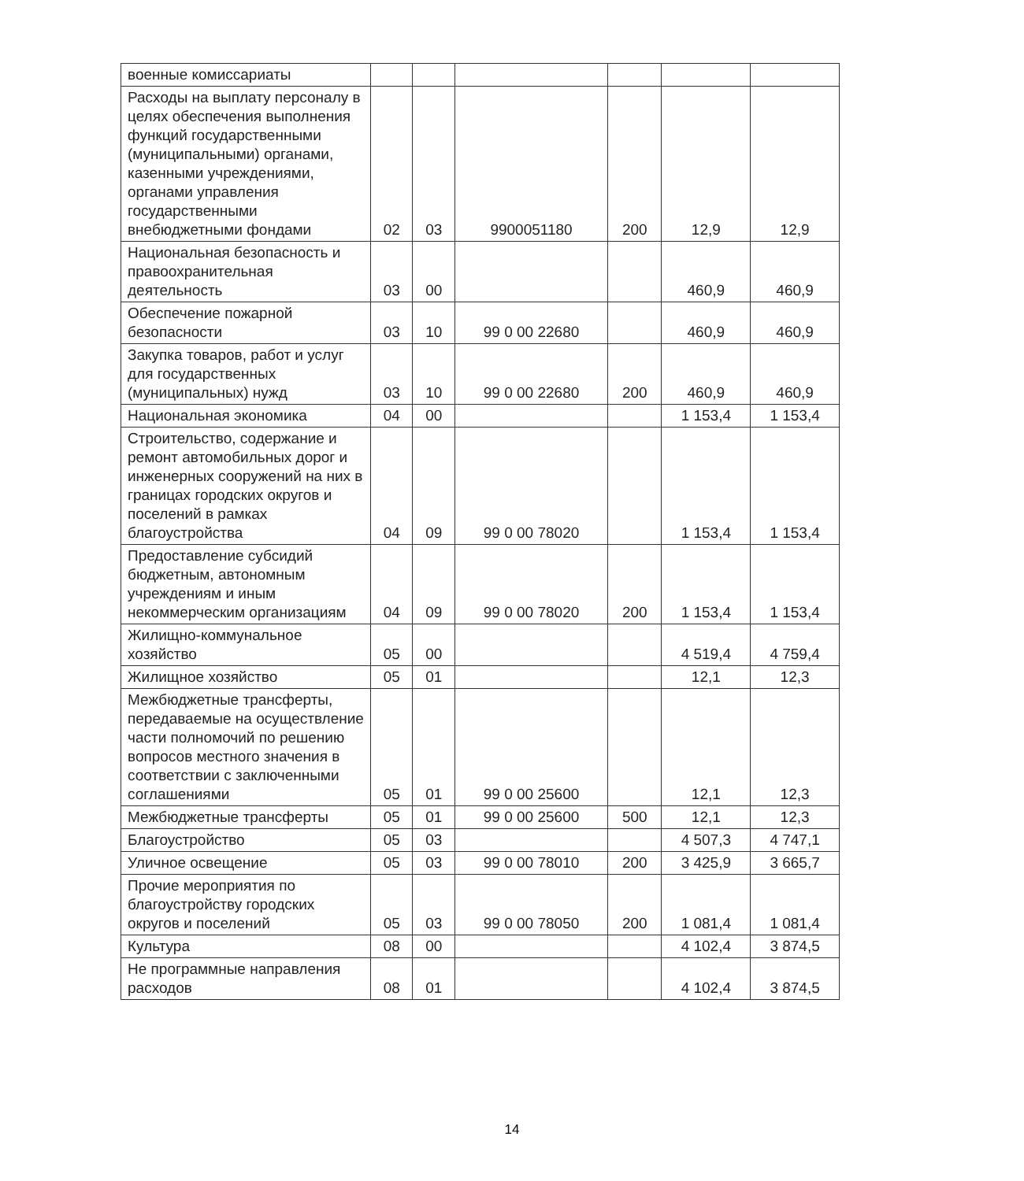| военные комиссариаты | | | | | | |
| Расходы на выплату персоналу в целях обеспечения выполнения функций государственными (муниципальными) органами, казенными учреждениями, органами управления государственными внебюджетными фондами | 02 | 03 | 9900051180 | 200 | 12,9 | 12,9 |
| Национальная безопасность и правоохранительная деятельность | 03 | 00 | | | 460,9 | 460,9 |
| Обеспечение пожарной безопасности | 03 | 10 | 99 0 00 22680 | | 460,9 | 460,9 |
| Закупка товаров, работ и услуг для государственных (муниципальных) нужд | 03 | 10 | 99 0 00 22680 | 200 | 460,9 | 460,9 |
| Национальная экономика | 04 | 00 | | | 1 153,4 | 1 153,4 |
| Строительство, содержание и ремонт автомобильных дорог и инженерных сооружений на них в границах городских округов и поселений в рамках благоустройства | 04 | 09 | 99 0 00 78020 | | 1 153,4 | 1 153,4 |
| Предоставление субсидий бюджетным, автономным учреждениям и иным некоммерческим организациям | 04 | 09 | 99 0 00 78020 | 200 | 1 153,4 | 1 153,4 |
| Жилищно-коммунальное хозяйство | 05 | 00 | | | 4 519,4 | 4 759,4 |
| Жилищное хозяйство | 05 | 01 | | | 12,1 | 12,3 |
| Межбюджетные трансферты, передаваемые на осуществление части полномочий по решению вопросов местного значения в соответствии с заключенными соглашениями | 05 | 01 | 99 0 00 25600 | | 12,1 | 12,3 |
| Межбюджетные трансферты | 05 | 01 | 99 0 00 25600 | 500 | 12,1 | 12,3 |
| Благоустройство | 05 | 03 | | | 4 507,3 | 4 747,1 |
| Уличное освещение | 05 | 03 | 99 0 00 78010 | 200 | 3 425,9 | 3 665,7 |
| Прочие мероприятия по благоустройству городских округов и поселений | 05 | 03 | 99 0 00 78050 | 200 | 1 081,4 | 1 081,4 |
| Культура | 08 | 00 | | | 4 102,4 | 3 874,5 |
| Не программные направления расходов | 08 | 01 | | | 4 102,4 | 3 874,5 |
14